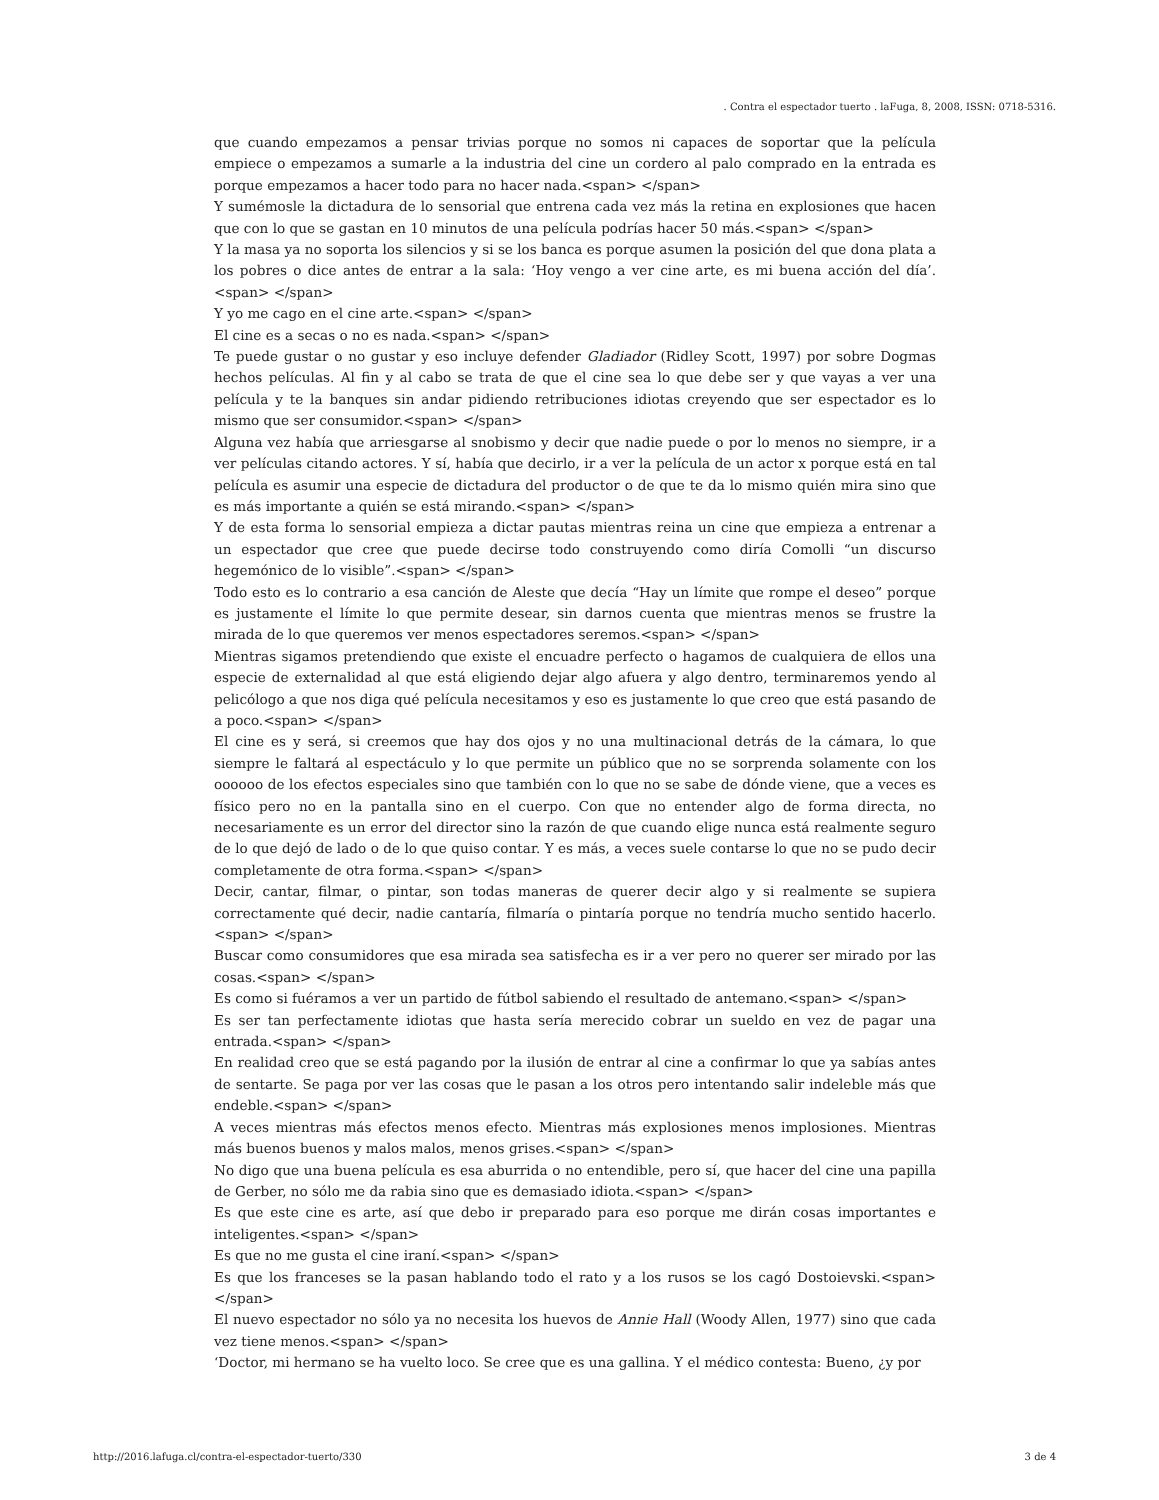. Contra el espectador tuerto . laFuga, 8, 2008, ISSN: 0718-5316.
que cuando empezamos a pensar trivias porque no somos ni capaces de soportar que la película empiece o empezamos a sumarle a la industria del cine un cordero al palo comprado en la entrada es porque empezamos a hacer todo para no hacer nada.<span> </span>
Y sumémosle la dictadura de lo sensorial que entrena cada vez más la retina en explosiones que hacen que con lo que se gastan en 10 minutos de una película podrías hacer 50 más.<span> </span>
Y la masa ya no soporta los silencios y si se los banca es porque asumen la posición del que dona plata a los pobres o dice antes de entrar a la sala: ‘Hoy vengo a ver cine arte, es mi buena acción del día’.<span> </span>
Y yo me cago en el cine arte.<span> </span>
El cine es a secas o no es nada.<span> </span>
Te puede gustar o no gustar y eso incluye defender Gladiador (Ridley Scott, 1997) por sobre Dogmas hechos películas. Al fin y al cabo se trata de que el cine sea lo que debe ser y que vayas a ver una película y te la banques sin andar pidiendo retribuciones idiotas creyendo que ser espectador es lo mismo que ser consumidor.<span> </span>
Alguna vez había que arriesgarse al snobismo y decir que nadie puede o por lo menos no siempre, ir a ver películas citando actores. Y sí, había que decirlo, ir a ver la película de un actor x porque está en tal película es asumir una especie de dictadura del productor o de que te da lo mismo quién mira sino que es más importante a quién se está mirando.<span> </span>
Y de esta forma lo sensorial empieza a dictar pautas mientras reina un cine que empieza a entrenar a un espectador que cree que puede decirse todo construyendo como diría Comolli “un discurso hegemónico de lo visible”.<span> </span>
Todo esto es lo contrario a esa canción de Aleste que decía “Hay un límite que rompe el deseo” porque es justamente el límite lo que permite desear, sin darnos cuenta que mientras menos se frustre la mirada de lo que queremos ver menos espectadores seremos.<span> </span>
Mientras sigamos pretendiendo que existe el encuadre perfecto o hagamos de cualquiera de ellos una especie de externalidad al que está eligiendo dejar algo afuera y algo dentro, terminaremos yendo al pelicólogo a que nos diga qué película necesitamos y eso es justamente lo que creo que está pasando de a poco.<span> </span>
El cine es y será, si creemos que hay dos ojos y no una multinacional detrás de la cámara, lo que siempre le faltará al espectáculo y lo que permite un público que no se sorprenda solamente con los oooooo de los efectos especiales sino que también con lo que no se sabe de dónde viene, que a veces es físico pero no en la pantalla sino en el cuerpo. Con que no entender algo de forma directa, no necesariamente es un error del director sino la razón de que cuando elige nunca está realmente seguro de lo que dejó de lado o de lo que quiso contar. Y es más, a veces suele contarse lo que no se pudo decir completamente de otra forma.<span> </span>
Decir, cantar, filmar, o pintar, son todas maneras de querer decir algo y si realmente se supiera correctamente qué decir, nadie cantaría, filmaría o pintaría porque no tendría mucho sentido hacerlo.<span> </span>
Buscar como consumidores que esa mirada sea satisfecha es ir a ver pero no querer ser mirado por las cosas.<span> </span>
Es como si fuéramos a ver un partido de fútbol sabiendo el resultado de antemano.<span> </span>
Es ser tan perfectamente idiotas que hasta sería merecido cobrar un sueldo en vez de pagar una entrada.<span> </span>
En realidad creo que se está pagando por la ilusión de entrar al cine a confirmar lo que ya sabías antes de sentarte. Se paga por ver las cosas que le pasan a los otros pero intentando salir indeleble más que endeble.<span> </span>
A veces mientras más efectos menos efecto. Mientras más explosiones menos implosiones. Mientras más buenos buenos y malos malos, menos grises.<span> </span>
No digo que una buena película es esa aburrida o no entendible, pero sí, que hacer del cine una papilla de Gerber, no sólo me da rabia sino que es demasiado idiota.<span> </span>
Es que este cine es arte, así que debo ir preparado para eso porque me dirán cosas importantes e inteligentes.<span> </span>
Es que no me gusta el cine iraní.<span> </span>
Es que los franceses se la pasan hablando todo el rato y a los rusos se los cagó Dostoievski.<span> </span>
El nuevo espectador no sólo ya no necesita los huevos de Annie Hall (Woody Allen, 1977) sino que cada vez tiene menos.<span> </span>
‘Doctor, mi hermano se ha vuelto loco. Se cree que es una gallina. Y el médico contesta: Bueno, ¿y por
http://2016.lafuga.cl/contra-el-espectador-tuerto/330
3 de 4